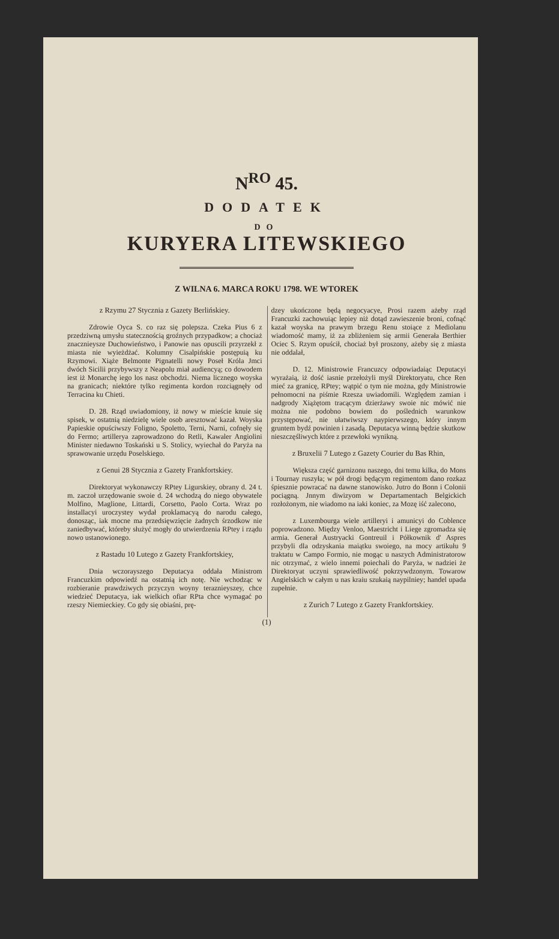N<sup>RO</sup> 45.
DODATEK
DO
KURYERA LITEWSKIEGO
Z WILNA 6. MARCA ROKU 1798. WE WTOREK
z Rzymu 27 Stycznia z Gazety Berlińskiey.
Zdrowie Oyca S. co raz się polepsza. Czeka Pius 6 z przedziwną umysłu statecznością groźnych przypadkow; a chociaż znacznieysze Duchowieństwo, i Panowie nas opuscili przyrzekł z miasta nie wyieżdżać. Kolumny Cisalpińskie postępuią ku Rzymowi. Xiąże Belmonte Pignatelli nowy Poseł Króla Jmci dwóch Sicilii przybywszy z Neapolu miał audiencyą; co dowodem iest iż Monarchę iego los nasz obchodzi. Niema licznego woyska na granicach; niektóre tylko regimenta kordon rozciągnęły od Terracina ku Chieti.
D. 28. Rząd uwiadomiony, iż nowy w mieście knuie się spisek, w ostatnią niedzielę wiele osob aresztować kazał. Woyska Papieskie opuściwszy Foligno, Spoletto, Terni, Narni, cofnęły się do Fermo; artillerya zaprowadzono do Retli, Kawaler Angiolini Minister niedawno Toskański u S. Stolicy, wyiechał do Paryża na sprawowanie urzędu Poselskiego.
z Genui 28 Stycznia z Gazety Frankfortskiey.
Direktoryat wykonawczy RPtey Ligurskiey, obrany d. 24 t. m. zaczoł urzędowanie swoie d. 24 wchodzą do niego obywatele Molfino, Maglione, Littardi, Corsetto, Paolo Corta. Wraz po installacyi uroczystey wydał proklamacyą do narodu całego, donosząc, iak mocne ma przedsięwzięcie żadnych śrzodkow nie zaniedbywać, któreby służyć mogły do utwierdzenia RPtey i rządu nowo ustanowionego.
z Rastadu 10 Lutego z Gazety Frankfortskiey,
Dnia wczorayszego Deputacya oddała Ministrom Francuzkim odpowiedź na ostatnią ich notę. Nie wchodząc w rozbieranie prawdziwych przyczyn woyny teraznieyszey, chce wiedzieć Deputacya, iak wielkich ofiar RPta chce wymagać po rzeszy Niemieckiey. Co gdy się obiaśni, prę-
dzey ukończone będą negocyacye, Prosi razem ażeby rząd Francuzki zachowuiąc lepiey niż dotąd zawieszenie broni, cofnąć kazał woyska na prawym brzegu Renu stoiące z Mediolanu wiadomość mamy, iż za zbliżeniem się armii Generała Berthier Ociec S. Rzym opuścił, chociaż był proszony, ażeby się z miasta nie oddalał,
D. 12. Ministrowie Francuzcy odpowiadaiąc Deputacyi wyrażaią, iż dość iasnie przełożyli myśl Direktoryatu, chce Ren mieć za granicę, RPtey; wątpić o tym nie można, gdy Ministrowie pełnomocni na piśmie Rzesza uwiadomili. Względem zamian i nadgrody Xiążętom tracącym dzierżawy swoie nic mówić nie można nie podobno bowiem do poślednich warunkow przystępować, nie ułatwiwszy naypierwszego, który innym gruntem bydź powinien i zasadą. Deputacya winną będzie skutkow nieszczęśliwych które z przewłoki wynikną.
z Bruxelii 7 Lutego z Gazety Courier du Bas Rhin,
Większa część garnizonu naszego, dni temu kilka, do Mons i Tournay ruszyła; w pół drogi będącym regimentom dano rozkaz śpiesznie powracać na dawne stanowisko. Jutro do Bonn i Colonii pociągną. Jnnym diwizyom w Departamentach Belgickich rozłożonym, nie wiadomo na iaki koniec, za Mozę iść zalecono,
z Luxembourga wiele artilleryi i amunicyi do Coblence poprowadzono. Między Venloo, Maestricht i Liege zgromadza się armia. Generał Austryacki Gontreuil i Półkownik d' Aspres przybyli dla odzyskania maiątku swoiego, na mocy artikułu 9 traktatu w Campo Formio, nie mogąc u naszych Administratorow nic otrzymać, z wielo innemi poiechali do Paryża, w nadziei że Direktoryat uczyni sprawiedliwość pokrzywdzonym. Towarow Angielskich w całym u nas kraiu szukaią naypilniey; handel upada zupełnie.
z Zurich 7 Lutego z Gazety Frankfortskiey.
(1)